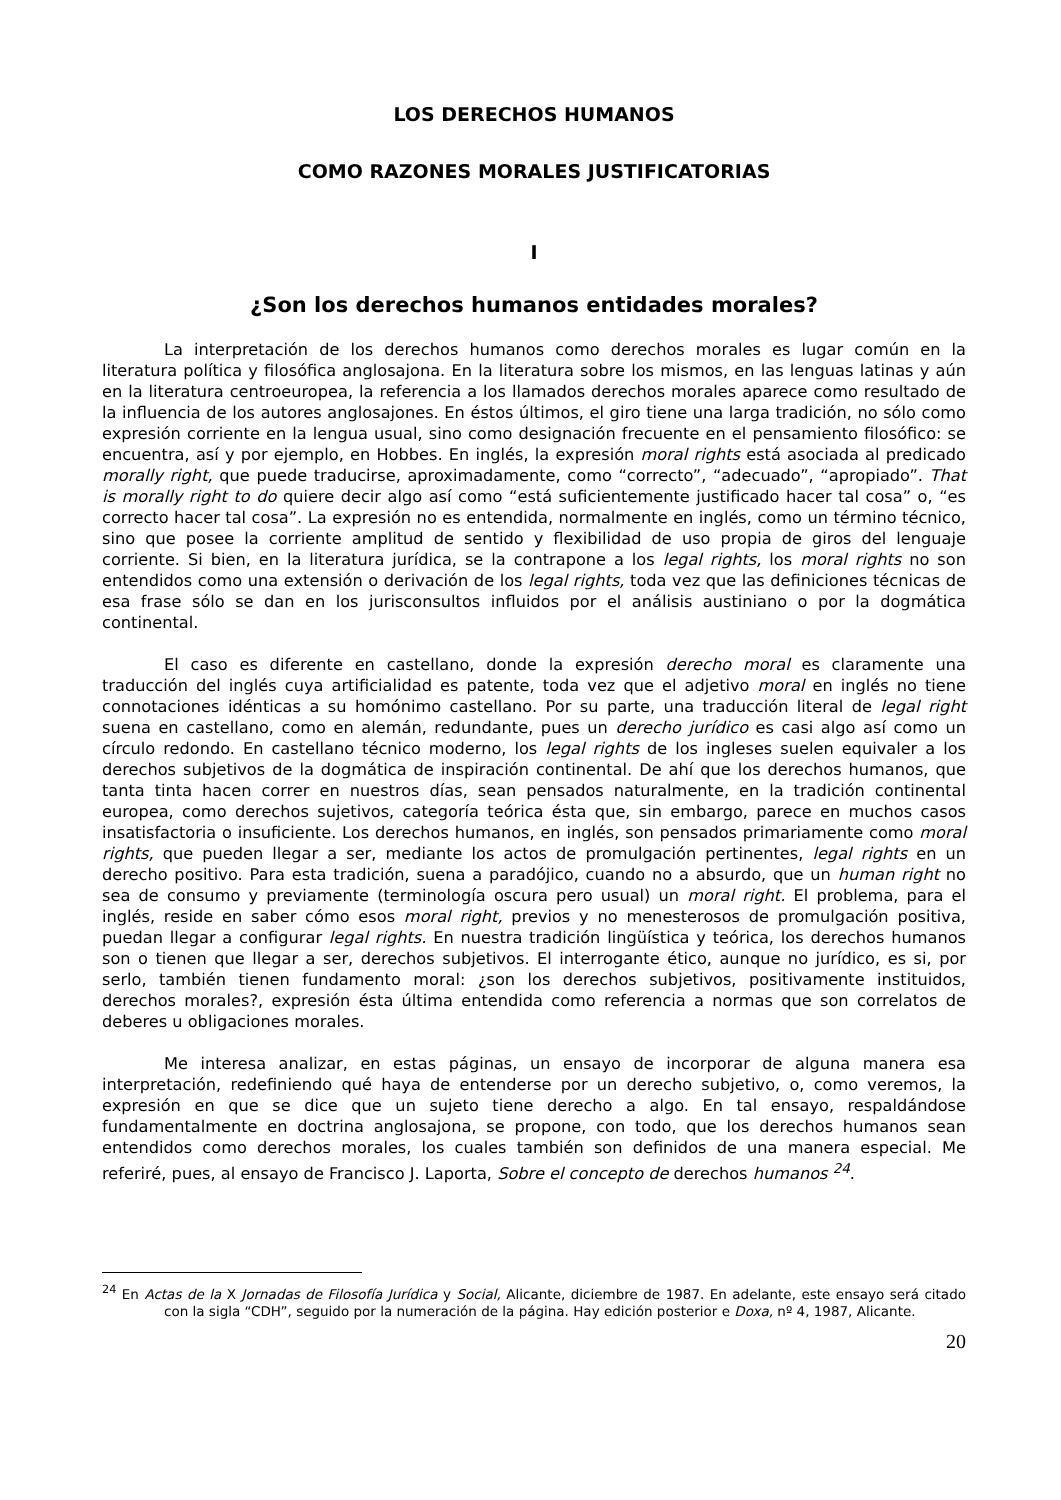LOS DERECHOS HUMANOS
COMO RAZONES MORALES JUSTIFICATORIAS
I
¿Son los derechos humanos entidades morales?
La interpretación de los derechos humanos como derechos morales es lugar común en la literatura política y filosófica anglosajona. En la literatura sobre los mismos, en las lenguas latinas y aún en la literatura centroeuropea, la referencia a los llamados derechos morales aparece como resultado de la influencia de los autores anglosajones. En éstos últimos, el giro tiene una larga tradición, no sólo como expresión corriente en la lengua usual, sino como designación frecuente en el pensamiento filosófico: se encuentra, así y por ejemplo, en Hobbes. En inglés, la expresión moral rights está asociada al predicado morally right, que puede traducirse, aproximadamente, como “correcto”, “adecuado”, “apropiado”. That is morally right to do quiere decir algo así como “está suficientemente justificado hacer tal cosa” o, “es correcto hacer tal cosa”. La expresión no es entendida, normalmente en inglés, como un término técnico, sino que posee la corriente amplitud de sentido y flexibilidad de uso propia de giros del lenguaje corriente. Si bien, en la literatura jurídica, se la contrapone a los legal rights, los moral rights no son entendidos como una extensión o derivación de los legal rights, toda vez que las definiciones técnicas de esa frase sólo se dan en los jurisconsultos influidos por el análisis austiniano o por la dogmática continental.
El caso es diferente en castellano, donde la expresión derecho moral es claramente una traducción del inglés cuya artificialidad es patente, toda vez que el adjetivo moral en inglés no tiene connotaciones idénticas a su homónimo castellano. Por su parte, una traducción literal de legal right suena en castellano, como en alemán, redundante, pues un derecho jurídico es casi algo así como un círculo redondo. En castellano técnico moderno, los legal rights de los ingleses suelen equivaler a los derechos subjetivos de la dogmática de inspiración continental. De ahí que los derechos humanos, que tanta tinta hacen correr en nuestros días, sean pensados naturalmente, en la tradición continental europea, como derechos sujetivos, categoría teórica ésta que, sin embargo, parece en muchos casos insatisfactoria o insuficiente. Los derechos humanos, en inglés, son pensados primariamente como moral rights, que pueden llegar a ser, mediante los actos de promulgación pertinentes, legal rights en un derecho positivo. Para esta tradición, suena a paradójico, cuando no a absurdo, que un human right no sea de consumo y previamente (terminología oscura pero usual) un moral right. El problema, para el inglés, reside en saber cómo esos moral right, previos y no menesterosos de promulgación positiva, puedan llegar a configurar legal rights. En nuestra tradición lingüística y teórica, los derechos humanos son o tienen que llegar a ser, derechos subjetivos. El interrogante ético, aunque no jurídico, es si, por serlo, también tienen fundamento moral: ¿son los derechos subjetivos, positivamente instituidos, derechos morales?, expresión ésta última entendida como referencia a normas que son correlatos de deberes u obligaciones morales.
Me interesa analizar, en estas páginas, un ensayo de incorporar de alguna manera esa interpretación, redefiniendo qué haya de entenderse por un derecho subjetivo, o, como veremos, la expresión en que se dice que un sujeto tiene derecho a algo. En tal ensayo, respaldándose fundamentalmente en doctrina anglosajona, se propone, con todo, que los derechos humanos sean entendidos como derechos morales, los cuales también son definidos de una manera especial. Me referiré, pues, al ensayo de Francisco J. Laporta, Sobre el concepto de derechos humanos <sup>24</sup>.
<sup>24</sup> En Actas de la X Jornadas de Filosofía Jurídica y Social, Alicante, diciembre de 1987. En adelante, este ensayo será citado con la sigla “CDH”, seguido por la numeración de la página. Hay edición posterior e Doxa, nº 4, 1987, Alicante.
20